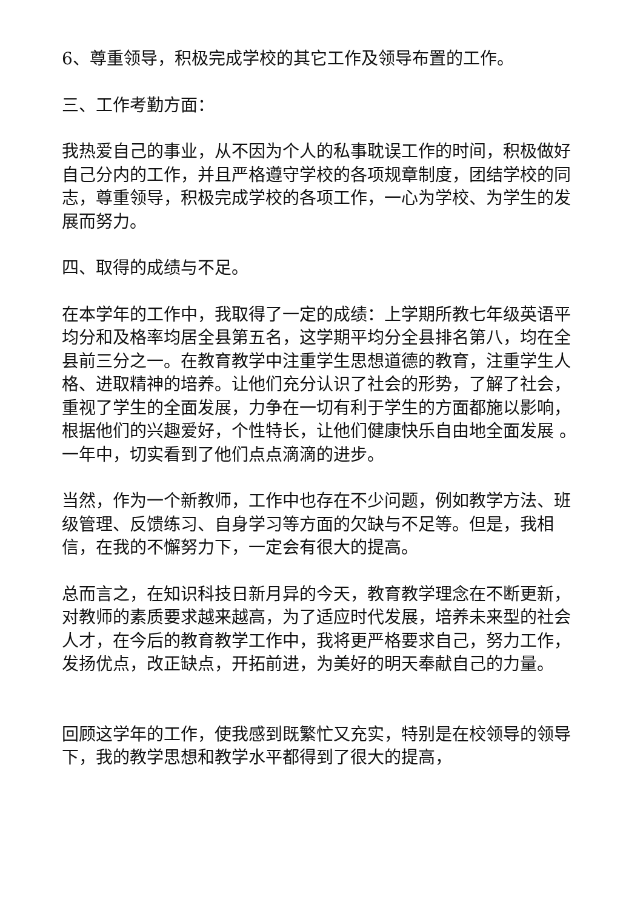6、尊重领导，积极完成学校的其它工作及领导布置的工作。
三、工作考勤方面：
我热爱自己的事业，从不因为个人的私事耽误工作的时间，积极做好自己分内的工作，并且严格遵守学校的各项规章制度，团结学校的同志，尊重领导，积极完成学校的各项工作，一心为学校、为学生的发展而努力。
四、取得的成绩与不足。
在本学年的工作中，我取得了一定的成绩：上学期所教七年级英语平均分和及格率均居全县第五名，这学期平均分全县排名第八，均在全县前三分之一。在教育教学中注重学生思想道德的教育，注重学生人格、进取精神的培养。让他们充分认识了社会的形势，了解了社会，重视了学生的全面发展，力争在一切有利于学生的方面都施以影响，根据他们的兴趣爱好，个性特长，让他们健康快乐自由地全面发展 。一年中，切实看到了他们点点滴滴的进步。
当然，作为一个新教师，工作中也存在不少问题，例如教学方法、班级管理、反馈练习、自身学习等方面的欠缺与不足等。但是，我相信，在我的不懈努力下，一定会有很大的提高。
总而言之，在知识科技日新月异的今天，教育教学理念在不断更新，对教师的素质要求越来越高，为了适应时代发展，培养未来型的社会人才，在今后的教育教学工作中，我将更严格要求自己，努力工作，发扬优点，改正缺点，开拓前进，为美好的明天奉献自己的力量。
回顾这学年的工作，使我感到既繁忙又充实，特别是在校领导的领导下，我的教学思想和教学水平都得到了很大的提高，